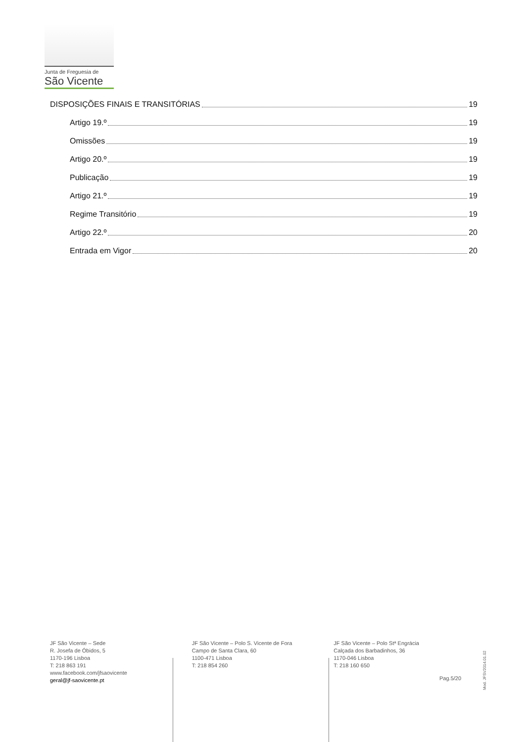Junta de Freguesia de
São Vicente
DISPOSIÇÕES FINAIS E TRANSITÓRIAS 19
Artigo 19.º 19
Omissões 19
Artigo 20.º 19
Publicação 19
Artigo 21.º 19
Regime Transitório 19
Artigo 22.º 20
Entrada em Vigor 20
JF São Vicente – Sede
R. Josefa de Óbidos, 5
1170-196 Lisboa
T: 218 863 191
www.facebook.com/jfsaovicente
geral@jf-saovicente.pt
JF São Vicente – Polo S. Vicente de Fora
Campo de Santa Clara, 60
1100-471 Lisboa
T: 218 854 260
JF São Vicente – Polo Stª Engrácia
Calçada dos Barbadinhos, 36
1170-046 Lisboa
T: 218 160 650
Pag.5/20
Mod. JFSV2014.01.02